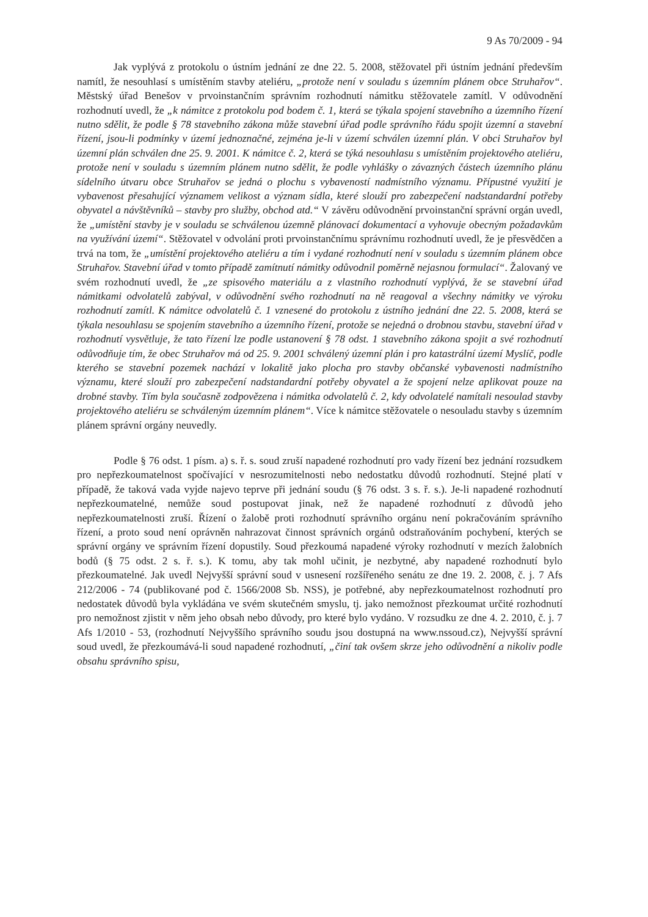9 As 70/2009 - 94
Jak vyplývá z protokolu o ústním jednání ze dne 22. 5. 2008, stěžovatel při ústním jednání především namítl, že nesouhlasí s umístěním stavby ateliéru, „protože není v souladu s územním plánem obce Struhařov“. Městský úřad Benešov v prvoinstančním správním rozhodnutí námitku stěžovatele zamítl. V odůvodnění rozhodnutí uvedl, že „k námitce z protokolu pod bodem č. 1, která se týkala spojení stavebního a územního řízení nutno sdělit, že podle § 78 stavebního zákona může stavební úřad podle správního řádu spojit územní a stavební řízení, jsou-li podmínky v území jednoznačné, zejména je-li v území schválen územní plán. V obci Struhařov byl územní plán schválen dne 25. 9. 2001. K námitce č. 2, která se týká nesouhlasu s umístěním projektového ateliéru, protože není v souladu s územním plánem nutno sdělit, že podle vyhlášky o závazných částech územního plánu sídelního útvaru obce Struhařov se jedná o plochu s vybaveností nadmístního významu. Přípustné využití je vybavenost přesahující významem velikost a význam sídla, které slouží pro zabezpečení nadstandardní potřeby obyvatel a návštěvníků – stavby pro služby, obchod atd.“ V závěru odůvodnění prvoinstanční správní orgán uvedl, že „umístění stavby je v souladu se schválenou územně plánovací dokumentací a vyhovuje obecným požadavkům na využívání území“. Stěžovatel v odvolání proti prvoinstančnímu správnímu rozhodnutí uvedl, že je přesvědčen a trvá na tom, že „umístění projektového ateliéru a tím i vydané rozhodnutí není v souladu s územním plánem obce Struhařov. Stavební úřad v tomto případě zamítnutí námitky odůvodnil poměrně nejasnou formulací“. Žalovaný ve svém rozhodnutí uvedl, že „ze spisového materiálu a z vlastního rozhodnutí vyplývá, že se stavební úřad námitkami odvolatelů zabýval, v odůvodnění svého rozhodnutí na ně reagoval a všechny námitky ve výroku rozhodnutí zamítl. K námitce odvolatelů č. 1 vznesené do protokolu z ústního jednání dne 22. 5. 2008, která se týkala nesouhlasu se spojením stavebního a územního řízení, protože se nejedná o drobnou stavbu, stavební úřad v rozhodnutí vysvětluje, že tato řízení lze podle ustanovení § 78 odst. 1 stavebního zákona spojit a své rozhodnutí odůvodňuje tím, že obec Struhařov má od 25. 9. 2001 schválený územní plán i pro katastrální území Myslíč, podle kterého se stavební pozemek nachází v lokalitě jako plocha pro stavby občanské vybavenosti nadmístního významu, které slouží pro zabezpečení nadstandardní potřeby obyvatel a že spojení nelze aplikovat pouze na drobné stavby. Tím byla současně zodpovězena i námitka odvolatelů č. 2, kdy odvolatelé namítali nesoulad stavby projektového ateliéru se schváleným územním plánem“. Více k námitce stěžovatele o nesouladu stavby s územním plánem správní orgány neuvedly.
Podle § 76 odst. 1 písm. a) s. ř. s. soud zruší napadené rozhodnutí pro vady řízení bez jednání rozsudkem pro nepřezkoumatelnost spočívající v nesrozumitelnosti nebo nedostatku důvodů rozhodnutí. Stejné platí v případě, že taková vada vyjde najevo teprve při jednání soudu (§ 76 odst. 3 s. ř. s.). Je-li napadené rozhodnutí nepřezkoumatelné, nemůže soud postupovat jinak, než že napadené rozhodnutí z důvodů jeho nepřezkoumatelnosti zruší. Řízení o žalobě proti rozhodnutí správního orgánu není pokračováním správního řízení, a proto soud není oprávněn nahrazovat činnost správních orgánů odstraňováním pochybení, kterých se správní orgány ve správním řízení dopustily. Soud přezkoumá napadené výroky rozhodnutí v mezích žalobních bodů (§ 75 odst. 2 s. ř. s.). K tomu, aby tak mohl učinit, je nezbytné, aby napadené rozhodnutí bylo přezkoumatelné. Jak uvedl Nejvyšší správní soud v usnesení rozšířeného senátu ze dne 19. 2. 2008, č. j. 7 Afs 212/2006 - 74 (publikované pod č. 1566/2008 Sb. NSS), je potřebné, aby nepřezkoumatelnost rozhodnutí pro nedostatek důvodů byla vykládána ve svém skutečném smyslu, tj. jako nemožnost přezkoumat určité rozhodnutí pro nemožnost zjistit v něm jeho obsah nebo důvody, pro které bylo vydáno. V rozsudku ze dne 4. 2. 2010, č. j. 7 Afs 1/2010 - 53, (rozhodnutí Nejvyššího správního soudu jsou dostupná na www.nssoud.cz), Nejvyšší správní soud uvedl, že přezkoumává-li soud napadené rozhodnutí, „činí tak ovšem skrze jeho odůvodnění a nikoliv podle obsahu správního spisu,